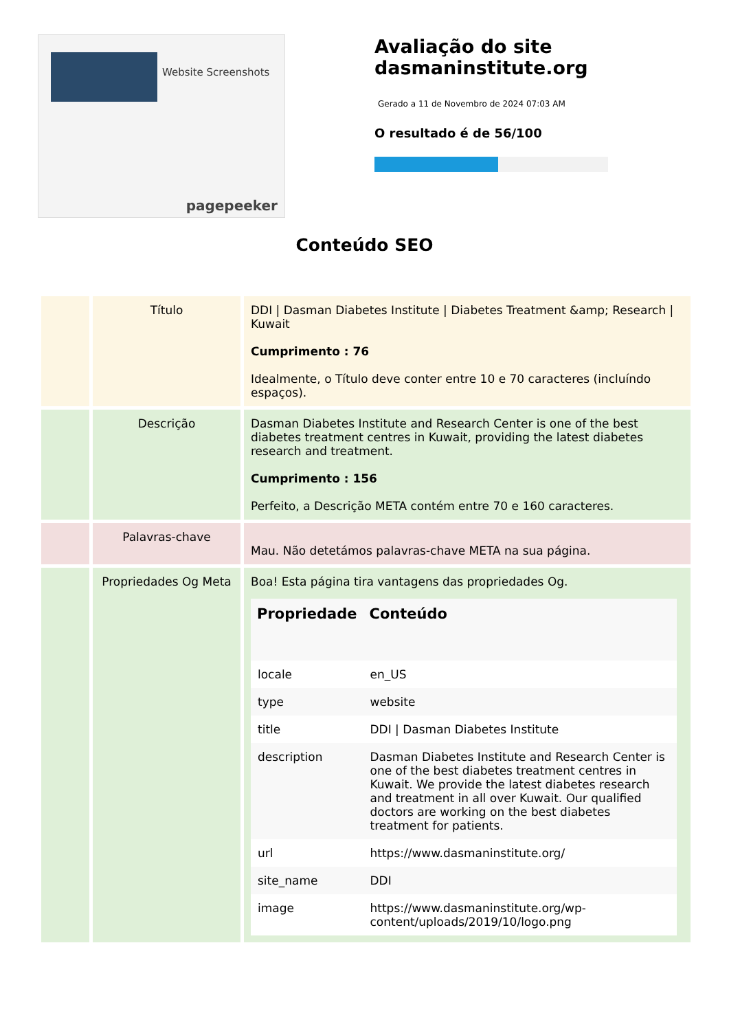Website Screenshots
pagepeeker
Avaliação do site dasmaninstitute.org
Gerado a 11 de Novembro de 2024 07:03 AM
O resultado é de 56/100
Conteúdo SEO
| | Título | DDI / Dasman Diabetes Institute / Diabetes Treatment &amp; Research / Kuwait Cumprimento : 76 Idealmente, o Título deve conter entre 10 e 70 caracteres (incluíndo espaços). |
| | Descrição | Dasman Diabetes Institute and Research Center is one of the best diabetes treatment centres in Kuwait, providing the latest diabetes research and treatment. Cumprimento : 156 Perfeito, a Descrição META contém entre 70 e 160 caracteres. |
| | Palavras-chave | Mau. Não detetámos palavras-chave META na sua página. |
| | Propriedades Og Meta | Boa! Esta página tira vantagens das propriedades Og. / Propriedade / Conteúdo / / --- / --- / / locale / en_US / / type / website / / title / DDI / Dasman Diabetes Institute / / description / Dasman Diabetes Institute and Research Center is one of the best diabetes treatment centres in Kuwait. We provide the latest diabetes research and treatment in all over Kuwait. Our qualified doctors are working on the best diabetes treatment for patients. / / url / https://www.dasmaninstitute.org/ / / site_name / DDI / / image / https://www.dasmaninstitute.org/wp-content/uploads/2019/10/logo.png / |